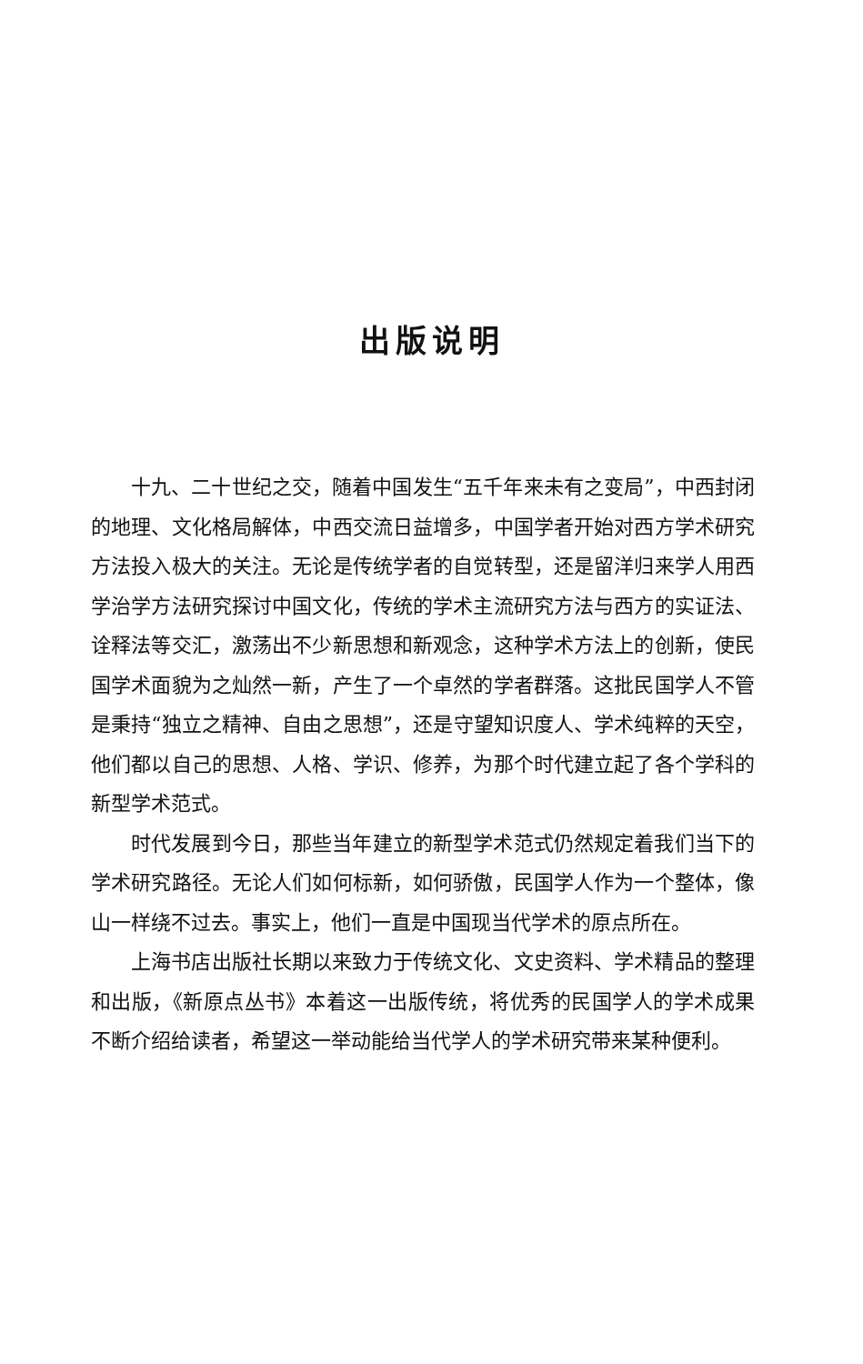出版说明
十九、二十世纪之交，随着中国发生“五千年来未有之变局”，中西封闭的地理、文化格局解体，中西交流日益增多，中国学者开始对西方学术研究方法投入极大的关注。无论是传统学者的自觉转型，还是留洋归来学人用西学治学方法研究探讨中国文化，传统的学术主流研究方法与西方的实证法、诠释法等交汇，激荡出不少新思想和新观念，这种学术方法上的创新，使民国学术面貌为之灿然一新，产生了一个卓然的学者群落。这批民国学人不管是秉持“独立之精神、自由之思想”，还是守望知识度人、学术纯粹的天空，他们都以自己的思想、人格、学识、修养，为那个时代建立起了各个学科的新型学术范式。
时代发展到今日，那些当年建立的新型学术范式仍然规定着我们当下的学术研究路径。无论人们如何标新，如何骄傲，民国学人作为一个整体，像山一样绕不过去。事实上，他们一直是中国现当代学术的原点所在。
上海书店出版社长期以来致力于传统文化、文史资料、学术精品的整理和出版，《新原点丛书》本着这一出版传统，将优秀的民国学人的学术成果不断介绍给读者，希望这一举动能给当代学人的学术研究带来某种便利。